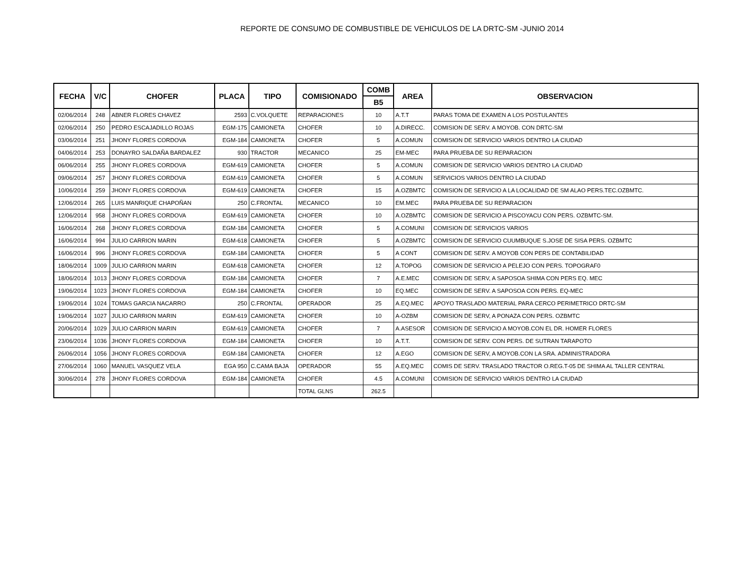REPORTE DE CONSUMO DE COMBUSTIBLE DE VEHICULOS DE LA DRTC-SM -JUNIO 2014
| FECHA | V/C | CHOFER | PLACA | TIPO | COMISIONADO | COMB | AREA | OBSERVACION |
| --- | --- | --- | --- | --- | --- | --- | --- | --- |
| | | | | | | B5 | | |
| 02/06/2014 | 248 | ABNER FLORES CHAVEZ | 2593 | C.VOLQUETE | REPARACIONES | 10 | A.T.T | PARAS TOMA DE EXAMEN A LOS POSTULANTES |
| 02/06/2014 | 250 | PEDRO ESCAJADILLO ROJAS | EGM-175 | CAMIONETA | CHOFER | 10 | A.DIRECC. | COMISION DE SERV. A MOYOB. CON DRTC-SM |
| 03/06/2014 | 251 | JHONY FLORES CORDOVA | EGM-184 | CAMIONETA | CHOFER | 5 | A.COMUN | COMISION DE SERVICIO VARIOS DENTRO LA CIUDAD |
| 04/06/2014 | 253 | DONAYRO SALDAÑA BARDALEZ | 930 | TRACTOR | MECANICO | 25 | EM-MEC | PARA PRUEBA DE SU REPARACION |
| 06/06/2014 | 255 | JHONY FLORES CORDOVA | EGM-619 | CAMIONETA | CHOFER | 5 | A.COMUN | COMISION DE SERVICIO VARIOS DENTRO LA CIUDAD |
| 09/06/2014 | 257 | JHONY FLORES CORDOVA | EGM-619 | CAMIONETA | CHOFER | 5 | A.COMUN | SERVICIOS VARIOS DENTRO LA CIUDAD |
| 10/06/2014 | 259 | JHONY FLORES CORDOVA | EGM-619 | CAMIONETA | CHOFER | 15 | A.OZBMTC | COMISION DE SERVICIO A LA LOCALIDAD DE SM ALAO PERS.TEC.OZBMTC. |
| 12/06/2014 | 265 | LUIS MANRIQUE CHAPOÑAN | 250 | C.FRONTAL | MECANICO | 10 | EM.MEC | PARA PRUEBA DE SU REPARACION |
| 12/06/2014 | 958 | JHONY FLORES CORDOVA | EGM-619 | CAMIONETA | CHOFER | 10 | A.OZBMTC | COMISION DE SERVICIO A PISCOYACU CON PERS. OZBMTC-SM. |
| 16/06/2014 | 268 | JHONY FLORES CORDOVA | EGM-184 | CAMIONETA | CHOFER | 5 | A.COMUNI | COMISION DE SERVICIOS VARIOS |
| 16/06/2014 | 994 | JULIO CARRION MARIN | EGM-618 | CAMIONETA | CHOFER | 5 | A.OZBMTC | COMISION DE SERVICIO CUUMBUQUE S.JOSE DE SISA PERS. OZBMTC |
| 16/06/2014 | 996 | JHONY FLORES CORDOVA | EGM-184 | CAMIONETA | CHOFER | 5 | A CONT | COMISION DE SERV. A MOYOB CON PERS DE CONTABILIDAD |
| 18/06/2014 | 1009 | JULIO CARRION MARIN | EGM-618 | CAMIONETA | CHOFER | 12 | A.TOPOG | COMISION DE SERVICIO A PELEJO CON PERS. TOPOGRAF0 |
| 18/06/2014 | 1013 | JHONY FLORES CORDOVA | EGM-184 | CAMIONETA | CHOFER | 7 | A.E.MEC | COMISION DE SERV, A SAPOSOA SHIMA CON PERS EQ. MEC |
| 19/06/2014 | 1023 | JHONY FLORES CORDOVA | EGM-184 | CAMIONETA | CHOFER | 10 | EQ.MEC | COMISION DE SERV. A SAPOSOA CON PERS. EQ-MEC |
| 19/06/2014 | 1024 | TOMAS GARCIA NACARRO | 250 | C.FRONTAL | OPERADOR | 25 | A.EQ.MEC | APOYO TRASLADO MATERIAL PARA CERCO PERIMETRICO DRTC-SM |
| 19/06/2014 | 1027 | JULIO CARRION MARIN | EGM-619 | CAMIONETA | CHOFER | 10 | A-OZBM | COMISION DE SERV, A PONAZA CON PERS. OZBMTC |
| 20/06/2014 | 1029 | JULIO CARRION MARIN | EGM-619 | CAMIONETA | CHOFER | 7 | A.ASESOR | COMISION DE SERVICIO A MOYOB.CON EL DR. HOMER FLORES |
| 23/06/2014 | 1036 | JHONY FLORES CORDOVA | EGM-184 | CAMIONETA | CHOFER | 10 | A.T.T. | COMISION DE SERV. CON PERS. DE SUTRAN TARAPOTO |
| 26/06/2014 | 1056 | JHONY FLORES CORDOVA | EGM-184 | CAMIONETA | CHOFER | 12 | A.EGO | COMISION DE SERV, A MOYOB.CON LA SRA. ADMINISTRADORA |
| 27/06/2014 | 1060 | MANUEL VASQUEZ VELA | EGA 950 | C.CAMA BAJA | OPERADOR | 55 | A.EQ.MEC | COMIS DE SERV. TRASLADO TRACTOR O.REG.T-05 DE SHIMA AL TALLER CENTRAL |
| 30/06/2014 | 278 | JHONY FLORES CORDOVA | EGM-184 | CAMIONETA | CHOFER | 4.5 | A.COMUNI | COMISION DE SERVICIO VARIOS DENTRO LA CIUDAD |
| | | | | | TOTAL GLNS | 262.5 | | |